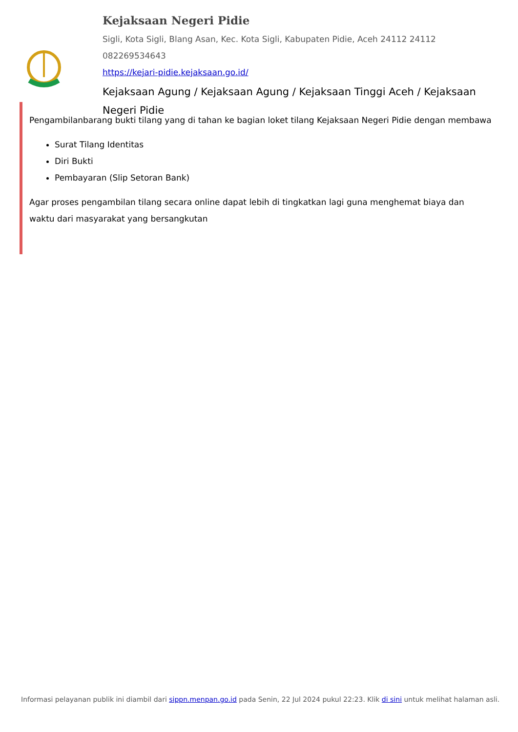Kejaksaan Negeri Pidie
Sigli, Kota Sigli, Blang Asan, Kec. Kota Sigli, Kabupaten Pidie, Aceh 24112 24112
082269534643
https://kejari-pidie.kejaksaan.go.id/
Kejaksaan Agung / Kejaksaan Agung / Kejaksaan Tinggi Aceh / Kejaksaan Negeri Pidie
Pengambilanbarang bukti tilang yang di tahan ke bagian loket tilang Kejaksaan Negeri Pidie dengan membawa
Surat Tilang Identitas
Diri Bukti
Pembayaran (Slip Setoran Bank)
Agar proses pengambilan tilang secara online dapat lebih di tingkatkan lagi guna menghemat biaya dan waktu dari masyarakat yang bersangkutan
Informasi pelayanan publik ini diambil dari sippn.menpan.go.id pada Senin, 22 Jul 2024 pukul 22:23. Klik di sini untuk melihat halaman asli.